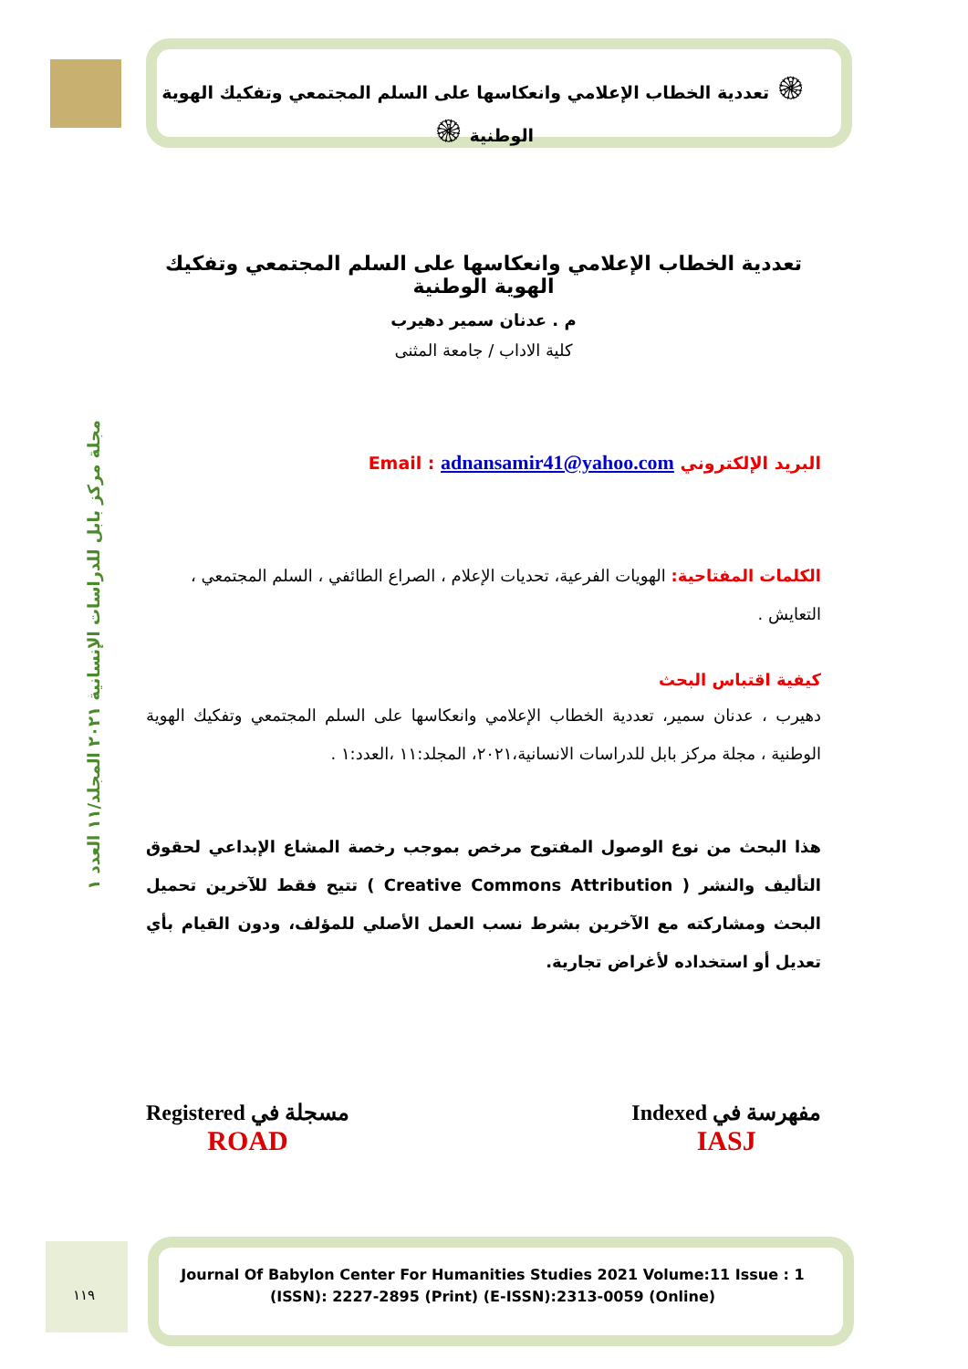مجلة مركز بابل للدراسات الإنسانية ٢٠٢١ المجلد/١١ العدد ١
۞ تعددية الخطاب الإعلامي وانعكاسها على السلم المجتمعي وتفكيك الهوية الوطنية ۞
تعددية الخطاب الإعلامي وانعكاسها على السلم المجتمعي وتفكيك الهوية الوطنية
م . عدنان سمير دهيرب
كلية الاداب / جامعة المثنى
البريد الإلكتروني Email : adnansamir41@yahoo.com
الكلمات المفتاحية: الهويات الفرعية، تحديات الإعلام ، الصراع الطائفي ، السلم المجتمعي ، التعايش .
كيفية اقتباس البحث
دهيرب ، عدنان سمير، تعددية الخطاب الإعلامي وانعكاسها على السلم المجتمعي وتفكيك الهوية الوطنية ، مجلة مركز بابل للدراسات الانسانية،٢٠٢١، المجلد:١١ ،العدد:١ .
هذا البحث من نوع الوصول المفتوح مرخص بموجب رخصة المشاع الإبداعي لحقوق التأليف والنشر ( Creative Commons Attribution ) تتيح فقط للآخرين تحميل البحث ومشاركته مع الآخرين بشرط نسب العمل الأصلي للمؤلف، ودون القيام بأي تعديل أو استخداده لأغراض تجارية.
مفهرسة في Indexed
IASJ
مسجلة في Registered
ROAD
١١٩
Journal Of Babylon Center For Humanities Studies 2021 Volume:11 Issue : 1
(ISSN): 2227-2895 (Print) (E-ISSN):2313-0059 (Online)